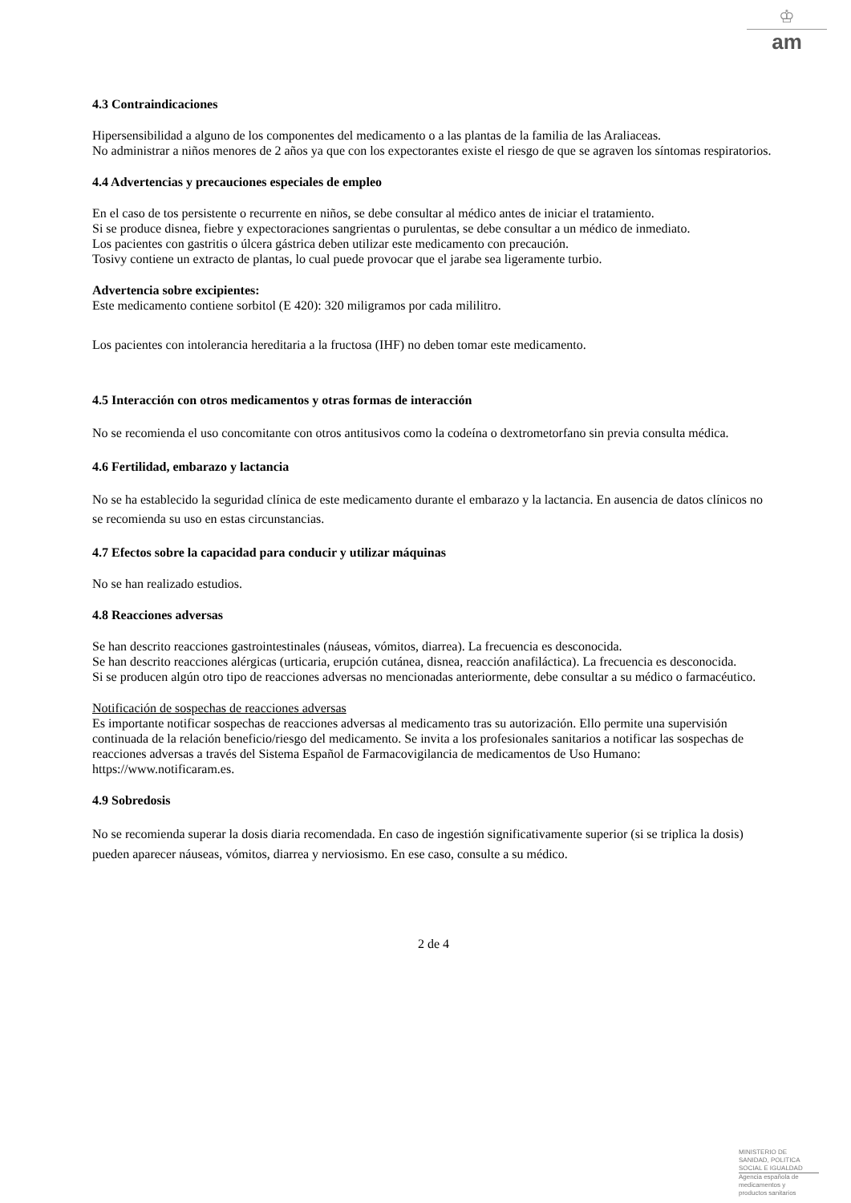♔
am
4.3 Contraindicaciones
Hipersensibilidad a alguno de los componentes del medicamento o a las plantas de la familia de las Araliaceas.
No administrar a niños menores de 2 años ya que con los expectorantes existe el riesgo de que se agraven los síntomas respiratorios.
4.4 Advertencias y precauciones especiales de empleo
En el caso de tos persistente o recurrente en niños, se debe consultar al médico antes de iniciar el tratamiento.
Si se produce disnea, fiebre y expectoraciones sangrientas o purulentas, se debe consultar a un médico de inmediato.
Los pacientes con gastritis o úlcera gástrica deben utilizar este medicamento con precaución.
Tosivy contiene un extracto de plantas, lo cual puede provocar que el jarabe sea ligeramente turbio.
Advertencia sobre excipientes:
Este medicamento contiene sorbitol (E 420): 320 miligramos por cada mililitro.
Los pacientes con intolerancia hereditaria a la fructosa (IHF) no deben tomar este medicamento.
4.5 Interacción con otros medicamentos y otras formas de interacción
No se recomienda el uso concomitante con otros antitusivos como la codeína o dextrometorfano sin previa consulta médica.
4.6 Fertilidad, embarazo y lactancia
No se ha establecido la seguridad clínica de este medicamento durante el embarazo y la lactancia. En ausencia de datos clínicos no se recomienda su uso en estas circunstancias.
4.7 Efectos sobre la capacidad para conducir y utilizar máquinas
No se han realizado estudios.
4.8 Reacciones adversas
Se han descrito reacciones gastrointestinales (náuseas, vómitos, diarrea). La frecuencia es desconocida.
Se han descrito reacciones alérgicas (urticaria, erupción cutánea, disnea, reacción anafiláctica). La frecuencia es desconocida.
Si se producen algún otro tipo de reacciones adversas no mencionadas anteriormente, debe consultar a su médico o farmacéutico.
Notificación de sospechas de reacciones adversas
Es importante notificar sospechas de reacciones adversas al medicamento tras su autorización. Ello permite una supervisión continuada de la relación beneficio/riesgo del medicamento. Se invita a los profesionales sanitarios a notificar las sospechas de reacciones adversas a través del Sistema Español de Farmacovigilancia de medicamentos de Uso Humano: https://www.notificaram.es.
4.9 Sobredosis
No se recomienda superar la dosis diaria recomendada. En caso de ingestión significativamente superior (si se triplica la dosis) pueden aparecer náuseas, vómitos, diarrea y nerviosismo. En ese caso, consulte a su médico.
2 de 4
MINISTERIO DE
SANIDAD, POLITICA
SOCIAL E IGUALDAD
Agencia española de
medicamentos y
productos sanitarios